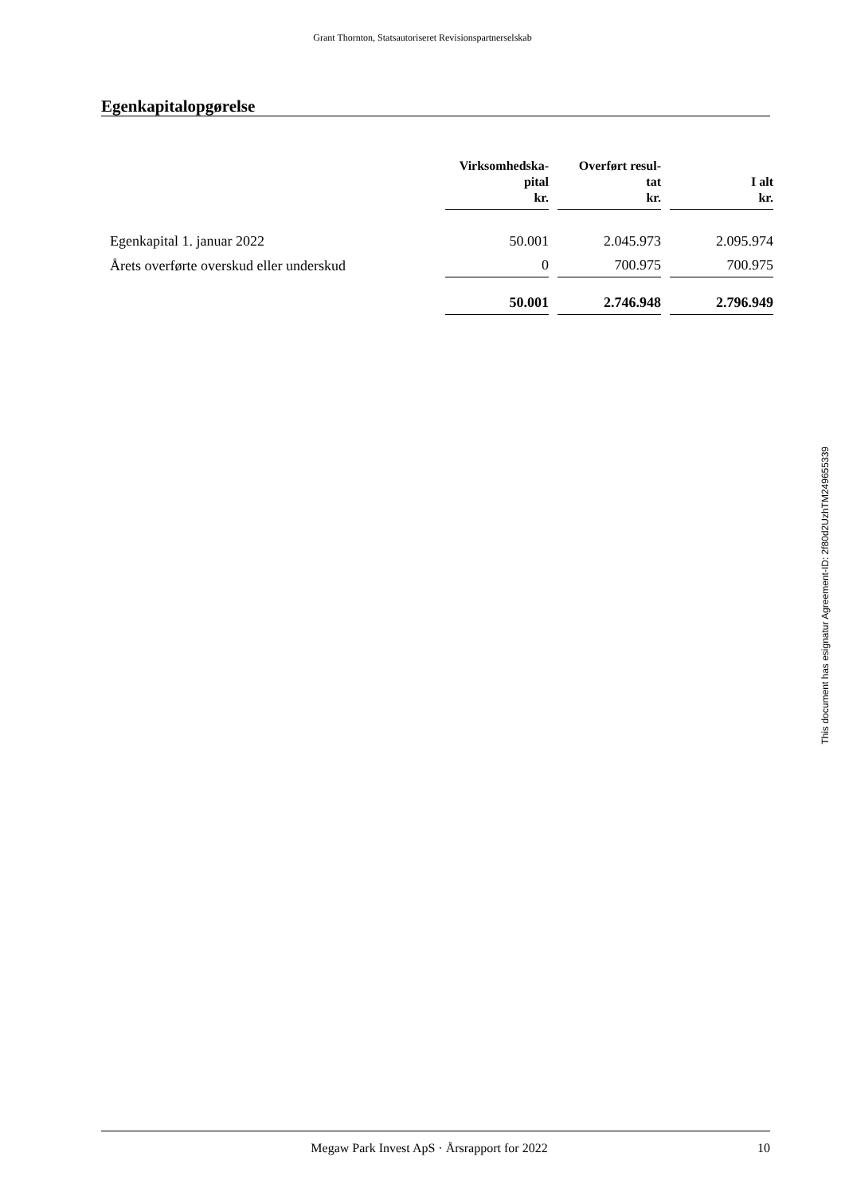Grant Thornton, Statsautoriseret Revisionspartnerselskab
Egenkapitalopgørelse
| | Virksomhedska- pital kr. | Overført resul- tat kr. | I alt kr. |
| --- | --- | --- | --- |
| Egenkapital 1. januar 2022 | 50.001 | 2.045.973 | 2.095.974 |
| Årets overførte overskud eller underskud | 0 | 700.975 | 700.975 |
| | 50.001 | 2.746.948 | 2.796.949 |
This document has esignatur Agreement-ID: 2f80d2UzhTM249655339
Megaw Park Invest ApS · Årsrapport for 2022 10